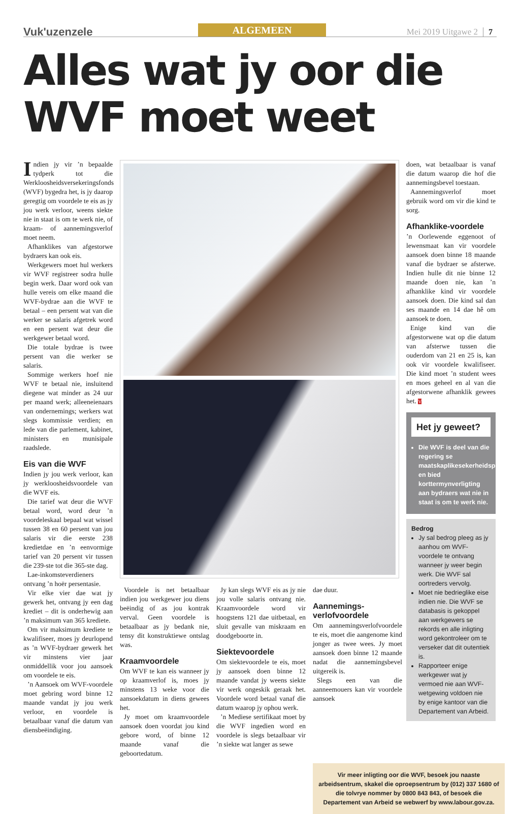Vuk'uzenzele
ALGEMEEN
Mei 2019 Uitgawe 2
7
Alles wat jy oor die WVF moet weet
Indien jy vir ’n bepaalde tydperk tot die Werkloosheidsversekeringsfonds (WVF) bygedra het, is jy daarop geregtig om voordele te eis as jy jou werk verloor, weens siekte nie in staat is om te werk nie, of kraam- of aannemingsverlof moet neem.
Afhanklikes van afgestorwe bydraers kan ook eis.
Werkgewers moet hul werkers vir WVF registreer sodra hulle begin werk. Daar word ook van hulle vereis om elke maand die WVF-bydrae aan die WVF te betaal – een persent wat van die werker se salaris afgetrek word en een persent wat deur die werkgewer betaal word.
Die totale bydrae is twee persent van die werker se salaris.
Sommige werkers hoef nie WVF te betaal nie, insluitend diegene wat minder as 24 uur per maand werk; alleeneienaars van ondernemings; werkers wat slegs kommissie verdien; en lede van die parlement, kabinet, ministers en munisipale raadslede.
Eis van die WVF
Indien jy jou werk verloor, kan jy werkloosheidsvoordele van die WVF eis.
Die tarief wat deur die WVF betaal word, word deur ’n voordeleskaal bepaal wat wissel tussen 38 en 60 persent van jou salaris vir die eerste 238 kredietdae en ’n eenvormige tarief van 20 persent vir tussen die 239-ste tot die 365-ste dag.
Lae-inkomsteverdieners ontvang ’n hoër persentasie.
Vir elke vier dae wat jy gewerk het, ontvang jy een dag krediet – dit is onderhewig aan ’n maksimum van 365 krediete.
Om vir maksimum krediete te kwalifiseer, moes jy deurlopend as ’n WVF-bydraer gewerk het vir minstens vier jaar onmiddellik voor jou aansoek om voordele te eis.
’n Aansoek om WVF-voordele moet gebring word binne 12 maande vandat jy jou werk verloor, en voordele is betaalbaar vanaf die datum van diensbeëindiging.
Voordele is net betaalbaar indien jou werkgewer jou diens beëindig of as jou kontrak verval. Geen voordele is betaalbaar as jy bedank nie, tensy dit konstruktiewe ontslag was.
Kraamvoordele
Om WVF te kan eis wanneer jy op kraamverlof is, moes jy minstens 13 weke voor die aansoekdatum in diens gewees het.
Jy moet om kraamvoordele aansoek doen voordat jou kind gebore word, of binne 12 maande vanaf die geboortedatum.
Jy kan slegs WVF eis as jy nie jou volle salaris ontvang nie. Kraamvoordele word vir hoogstens 121 dae uitbetaal, en sluit gevalle van miskraam en doodgeboorte in.
Siektevoordele
Om siektevoordele te eis, moet jy aansoek doen binne 12 maande vandat jy weens siekte vir werk ongeskik geraak het. Voordele word betaal vanaf die datum waarop jy ophou werk.
’n Mediese sertifikaat moet by die WVF ingedien word en voordele is slegs betaalbaar vir ’n siekte wat langer as sewe
dae duur.
Aannemings-verlofvoordele
Om aannemingsverlofvoordele te eis, moet die aangenome kind jonger as twee wees. Jy moet aansoek doen binne 12 maande nadat die aannemingsbevel uitgereik is.
Slegs een van die aanneemouers kan vir voordele aansoek
doen, wat betaalbaar is vanaf die datum waarop die hof die aannemingsbevel toestaan.
Aannemingsverlof moet gebruik word om vir die kind te sorg.
Afhanklike-voordele
’n Oorlewende eggenoot of lewensmaat kan vir voordele aansoek doen binne 18 maande vanaf die bydraer se afsterwe. Indien hulle dit nie binne 12 maande doen nie, kan ’n afhanklike kind vir voordele aansoek doen. Die kind sal dan ses maande en 14 dae hê om aansoek te doen.
Enige kind van die afgestorwene wat op die datum van afsterwe tussen die ouderdom van 21 en 25 is, kan ook vir voordele kwalifiseer. Die kind moet ’n student wees en moes geheel en al van die afgestorwene afhanklik gewees het. V
Het jy geweet?
Die WVF is deel van die regering se maatskaplikesekerheidsprogram en bied korttermynverligting aan bydraers wat nie in staat is om te werk nie.
Bedrog
Jy sal bedrog pleeg as jy aanhou om WVF-voordele te ontvang wanneer jy weer begin werk. Die WVF sal oortreders vervolg.
Moet nie bedrieglike eise indien nie. Die WVF se databasis is gekoppel aan werkgewers se rekords en alle inligting word gekontroleer om te verseker dat dit outentiek is.
Rapporteer enige werkgewer wat jy vermoed nie aan WVF-wetgewing voldoen nie by enige kantoor van die Departement van Arbeid.
Vir meer inligting oor die WVF, besoek jou naaste arbeidsentrum, skakel die oproepsentrum by (012) 337 1680 of die tolvrye nommer by 0800 843 843, of besoek die Departement van Arbeid se webwerf by www.labour.gov.za.